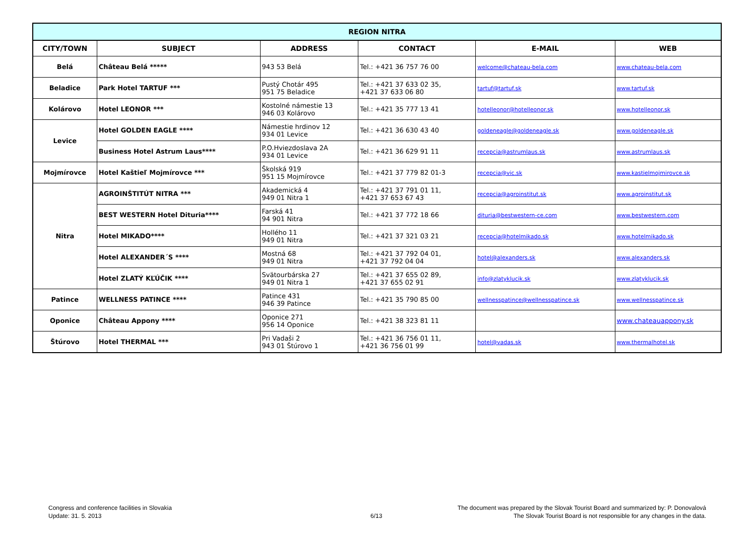| REGION NITRA | | | | | |
| --- | --- | --- | --- | --- | --- |
| CITY/TOWN | SUBJECT | ADDRESS | CONTACT | E-MAIL | WEB |
| Belá | Château Belá ***** | 943 53 Belá | Tel.: +421 36 757 76 00 | welcome@chateau-bela.com | www.chateau-bela.com |
| Beladice | Park Hotel TARTUF *** | Pustý Chotár 495 951 75 Beladice | Tel.: +421 37 633 02 35, +421 37 633 06 80 | tartuf@tartuf.sk | www.tartuf.sk |
| Kolárovo | Hotel LEONOR *** | Kostolné námestie 13 946 03 Kolárovo | Tel.: +421 35 777 13 41 | hotelleonor@hotelleonor.sk | www.hotelleonor.sk |
| Levice | Hotel GOLDEN EAGLE **** | Námestie hrdinov 12 934 01 Levice | Tel.: +421 36 630 43 40 | goldeneagle@goldeneagle.sk | www.goldeneagle.sk |
| | Business Hotel Astrum Laus**** | P.O.Hviezdoslava 2A 934 01 Levice | Tel.: +421 36 629 91 11 | recepcia@astrumlaus.sk | www.astrumlaus.sk |
| Mojmírovce | Hotel Kaštieľ Mojmírovce *** | Školská 919 951 15 Mojmírovce | Tel.: +421 37 779 82 01-3 | recepcia@vic.sk | www.kastielmojmirovce.sk |
| Nitra | AGROINŠTITÚT NITRA *** | Akademická 4 949 01 Nitra 1 | Tel.: +421 37 791 01 11, +421 37 653 67 43 | recepcia@agroinstitut.sk | www.agroinstitut.sk |
| | BEST WESTERN Hotel Dituria**** | Farská 41 94 901 Nitra | Tel.: +421 37 772 18 66 | dituria@bestwestern-ce.com | www.bestwestern.com |
| | Hotel MIKADO**** | Hollého 11 949 01 Nitra | Tel.: +421 37 321 03 21 | recepcia@hotelmikado.sk | www.hotelmikado.sk |
| | Hotel ALEXANDER´S **** | Mostná 68 949 01 Nitra | Tel.: +421 37 792 04 01, +421 37 792 04 04 | hotel@alexanders.sk | www.alexanders.sk |
| | Hotel ZLATÝ KĽÚČIK **** | Svätourbárska 27 949 01 Nitra 1 | Tel.: +421 37 655 02 89, +421 37 655 02 91 | info@zlatyklucik.sk | www.zlatyklucik.sk |
| Patince | WELLNESS PATINCE **** | Patince 431 946 39 Patince | Tel.: +421 35 790 85 00 | wellnesspatince@wellnesspatince.sk | www.wellnesspatince.sk |
| Oponice | Château Appony **** | Oponice 271 956 14 Oponice | Tel.: +421 38 323 81 11 | | www.chateauappony.sk |
| Štúrovo | Hotel THERMAL *** | Pri Vadaši 2 943 01 Štúrovo 1 | Tel.: +421 36 756 01 11, +421 36 756 01 99 | hotel@vadas.sk | www.thermalhotel.sk |
Congress and conference facilities in Slovakia
Update: 31. 5. 2013
6/13
The document was prepared by the Slovak Tourist Board and summarized by: P. Donovalová
The Slovak Tourist Board is not responsible for any changes in the data.